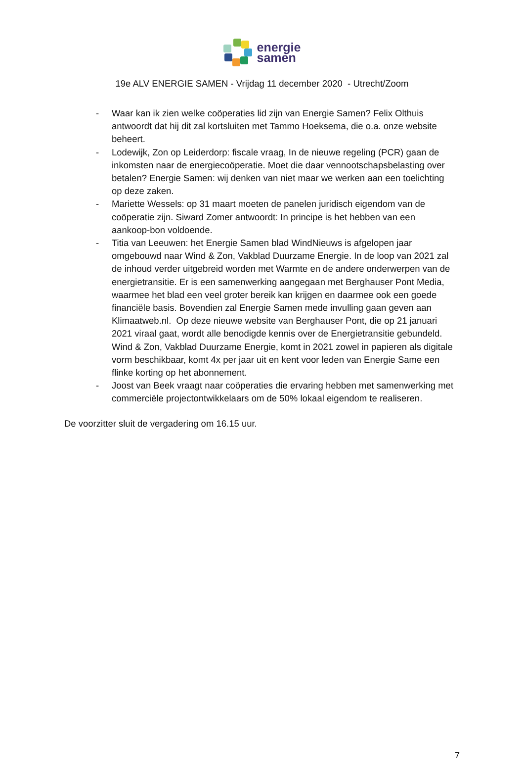energie
samen
19e ALV ENERGIE SAMEN - Vrijdag 11 december 2020 - Utrecht/Zoom
- Waar kan ik zien welke coöperaties lid zijn van Energie Samen? Felix Olthuis antwoordt dat hij dit zal kortsluiten met Tammo Hoeksema, die o.a. onze website beheert.
- Lodewijk, Zon op Leiderdorp: fiscale vraag, In de nieuwe regeling (PCR) gaan de inkomsten naar de energiecoöperatie. Moet die daar vennootschapsbelasting over betalen? Energie Samen: wij denken van niet maar we werken aan een toelichting op deze zaken.
- Mariette Wessels: op 31 maart moeten de panelen juridisch eigendom van de coöperatie zijn. Siward Zomer antwoordt: In principe is het hebben van een aankoop-bon voldoende.
- Titia van Leeuwen: het Energie Samen blad WindNieuws is afgelopen jaar omgebouwd naar Wind & Zon, Vakblad Duurzame Energie. In de loop van 2021 zal de inhoud verder uitgebreid worden met Warmte en de andere onderwerpen van de energietransitie. Er is een samenwerking aangegaan met Berghauser Pont Media, waarmee het blad een veel groter bereik kan krijgen en daarmee ook een goede financiële basis. Bovendien zal Energie Samen mede invulling gaan geven aan Klimaatweb.nl. Op deze nieuwe website van Berghauser Pont, die op 21 januari 2021 viraal gaat, wordt alle benodigde kennis over de Energietransitie gebundeld. Wind & Zon, Vakblad Duurzame Energie, komt in 2021 zowel in papieren als digitale vorm beschikbaar, komt 4x per jaar uit en kent voor leden van Energie Same een flinke korting op het abonnement.
- Joost van Beek vraagt naar coöperaties die ervaring hebben met samenwerking met commerciële projectontwikkelaars om de 50% lokaal eigendom te realiseren.
De voorzitter sluit de vergadering om 16.15 uur.
7